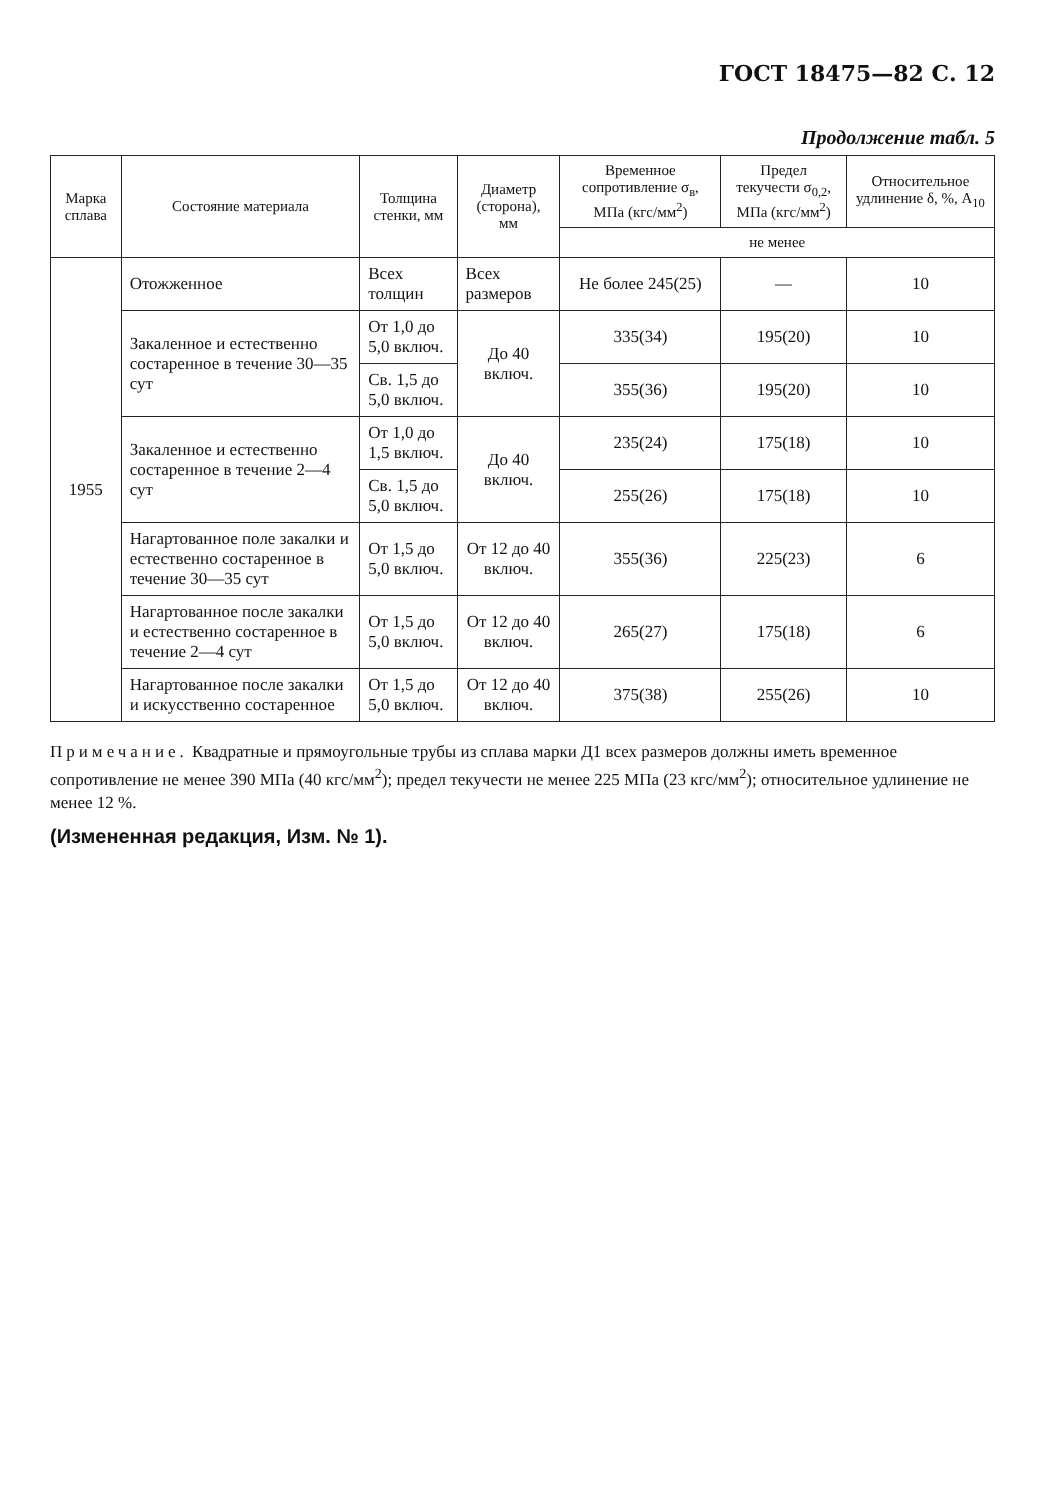ГОСТ 18475—82 С. 12
Продолжение табл. 5
| Марка сплава | Состояние материала | Толщина стенки, мм | Диаметр (сторона), мм | Временное сопротивление σ<sub>в</sub>, МПа (кгс/мм<sup>2</sup>) | Предел текучести σ<sub>0,2</sub>, МПа (кгс/мм<sup>2</sup>) | Относительное удлинение δ, %, A<sub>10</sub> |
| --- | --- | --- | --- | --- | --- | --- |
| | | | | не менее | | |
| 1955 | Отожженное | Всех толщин | Всех размеров | Не более 245(25) | — | 10 |
| | Закаленное и естественно состаренное в течение 30—35 сут | От 1,0 до 5,0 включ. | До 40 включ. | 335(34) | 195(20) | 10 |
| | | Св. 1,5 до 5,0 включ. | | 355(36) | 195(20) | 10 |
| | Закаленное и естественно состаренное в течение 2—4 сут | От 1,0 до 1,5 включ. | До 40 включ. | 235(24) | 175(18) | 10 |
| | | Св. 1,5 до 5,0 включ. | | 255(26) | 175(18) | 10 |
| | Нагартованное поле закалки и естественно состаренное в течение 30—35 сут | От 1,5 до 5,0 включ. | От 12 до 40 включ. | 355(36) | 225(23) | 6 |
| | Нагартованное после закалки и естественно состаренное в течение 2—4 сут | От 1,5 до 5,0 включ. | От 12 до 40 включ. | 265(27) | 175(18) | 6 |
| | Нагартованное после закалки и искусственно состаренное | От 1,5 до 5,0 включ. | От 12 до 40 включ. | 375(38) | 255(26) | 10 |
Примечание. Квадратные и прямоугольные трубы из сплава марки Д1 всех размеров должны иметь временное сопротивление не менее 390 МПа (40 кгс/мм<sup>2</sup>); предел текучести не менее 225 МПа (23 кгс/мм<sup>2</sup>); относительное удлинение не менее 12 %.
(Измененная редакция, Изм. № 1).